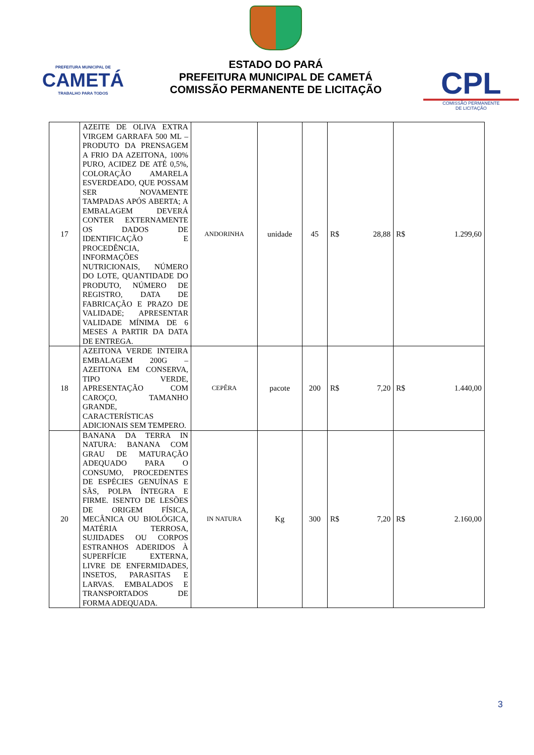PREFEITURA MUNICIPAL DE
CAMETÁ
TRABALHO PARA TODOS
ESTADO DO PARÁ
PREFEITURA MUNICIPAL DE CAMETÁ
COMISSÃO PERMANENTE DE LICITAÇÃO
CPL
COMISSÃO PERMANENTE
DE LICITAÇÃO
| 17 | AZEITE DE OLIVA EXTRA VIRGEM GARRAFA 500 ML – PRODUTO DA PRENSAGEM A FRIO DA AZEITONA, 100% PURO, ACIDEZ DE ATÉ 0,5%, COLORAÇÃO AMARELA ESVERDEADO, QUE POSSAM SER NOVAMENTE TAMPADAS APÓS ABERTA; A EMBALAGEM DEVERÁ CONTER EXTERNAMENTE OS DADOS DE IDENTIFICAÇÃO E PROCEDÊNCIA, INFORMAÇÕES NUTRICIONAIS, NÚMERO DO LOTE, QUANTIDADE DO PRODUTO, NÚMERO DE REGISTRO, DATA DE FABRICAÇÃO E PRAZO DE VALIDADE; APRESENTAR VALIDADE MÍNIMA DE 6 MESES A PARTIR DA DATA DE ENTREGA. | ANDORINHA | unidade | 45 | R$ 28,88 | R$ 1.299,60 |
| 18 | AZEITONA VERDE INTEIRA EMBALAGEM 200G – AZEITONA EM CONSERVA, TIPO VERDE, APRESENTAÇÃO COM CAROÇO, TAMANHO GRANDE, CARACTERÍSTICAS ADICIONAIS SEM TEMPERO. | CEPÊRA | pacote | 200 | R$ 7,20 | R$ 1.440,00 |
| 20 | BANANA DA TERRA IN NATURA: BANANA COM GRAU DE MATURAÇÃO ADEQUADO PARA O CONSUMO, PROCEDENTES DE ESPÉCIES GENUÍNAS E SÃS, POLPA ÍNTEGRA E FIRME. ISENTO DE LESÕES DE ORIGEM FÍSICA, MECÂNICA OU BIOLÓGICA, MATÉRIA TERROSA, SUJIDADES OU CORPOS ESTRANHOS ADERIDOS À SUPERFÍCIE EXTERNA, LIVRE DE ENFERMIDADES, INSETOS, PARASITAS E LARVAS. EMBALADOS E TRANSPORTADOS DE FORMA ADEQUADA. | IN NATURA | Kg | 300 | R$ 7,20 | R$ 2.160,00 |
3